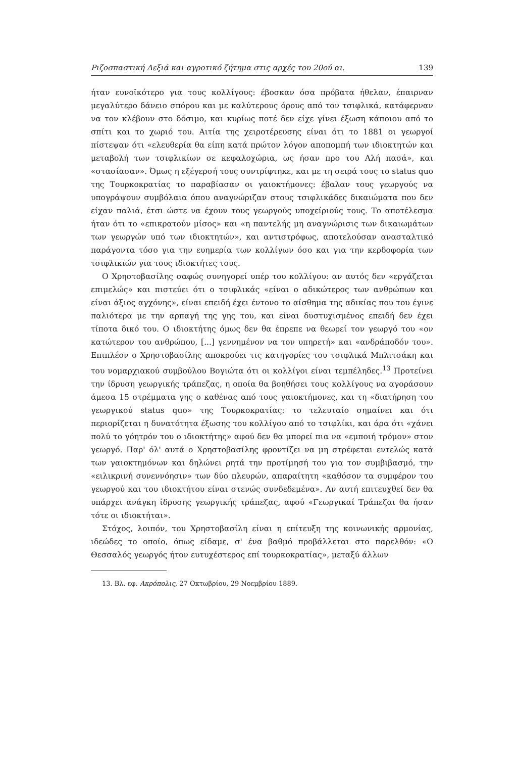Ριζοσπαστική Δεξιά και αγροτικό ζήτημα στις αρχές του 20ού αι. 139
ήταν ευνοϊκότερο για τους κολλίγους: έβοσκαν όσα πρόβατα ήθελαν, έπαιρναν μεγαλύτερο δάνειο σπόρου και με καλύτερους όρους από τον τσιφλικά, κατάφερναν να τον κλέβουν στο δόσιμο, και κυρίως ποτέ δεν είχε γίνει έξωση κάποιου από το σπίτι και το χωριό του. Αιτία της χειροτέρευσης είναι ότι το 1881 οι γεωργοί πίστεψαν ότι «ελευθερία θα είπη κατά πρώτον λόγον αποπομπή των ιδιοκτητών και μεταβολή των τσιφλικίων σε κεφαλοχώρια, ως ήσαν προ του Αλή πασά», και «στασίασαν». Όμως η εξέγερσή τους συντρίφτηκε, και με τη σειρά τους το status quo της Τουρκοκρατίας το παραβίασαν οι γαιοκτήμονες: έβαλαν τους γεωργούς να υπογράψουν συμβόλαια όπου αναγνώριζαν στους τσιφλικάδες δικαιώματα που δεν είχαν παλιά, έτσι ώστε να έχουν τους γεωργούς υποχείριούς τους. Το αποτέλεσμα ήταν ότι το «επικρατούν μίσος» και «η παντελής μη αναγνώρισις των δικαιωμάτων των γεωργών υπό των ιδιοκτητών», και αντιστρόφως, αποτελούσαν ανασταλτικό παράγοντα τόσο για την ευημερία των κολλίγων όσο και για την κερδοφορία των τσιφλικιών για τους ιδιοκτήτες τους.
Ο Χρηστοβασίλης σαφώς συνηγορεί υπέρ του κολλίγου: αν αυτός δεν «εργάζεται επιμελώς» και πιστεύει ότι ο τσιφλικάς «είναι ο αδικώτερος των ανθρώπων και είναι άξιος αγχόνης», είναι επειδή έχει έντονο το αίσθημα της αδικίας που του έγινε παλιότερα με την αρπαγή της γης του, και είναι δυστυχισμένος επειδή δεν έχει τίποτα δικό του. Ο ιδιοκτήτης όμως δεν θα έπρεπε να θεωρεί τον γεωργό του «ον κατώτερον του ανθρώπου, [...] γεννημένον να τον υπηρετή» και «ανδράποδόν του». Επιπλέον ο Χρηστοβασίλης αποκρούει τις κατηγορίες του τσιφλικά Μπλιτσάκη και του νομαρχιακού συμβούλου Βογιώτα ότι οι κολλίγοι είναι τεμπέληδες.<sup>13</sup> Προτείνει την ίδρυση γεωργικής τράπεζας, η οποία θα βοηθήσει τους κολλίγους να αγοράσουν άμεσα 15 στρέμματα γης ο καθένας από τους γαιοκτήμονες, και τη «διατήρηση του γεωργικού status quo» της Τουρκοκρατίας: το τελευταίο σημαίνει και ότι περιορίζεται η δυνατότητα έξωσης του κολλίγου από το τσιφλίκι, και άρα ότι «χάνει πολύ το γόητρόν του ο ιδιοκτήτης» αφού δεν θα μπορεί πια να «εμποιή τρόμον» στον γεωργό. Παρ' όλ' αυτά ο Χρηστοβασίλης φροντίζει να μη στρέφεται εντελώς κατά των γαιοκτημόνων και δηλώνει ρητά την προτίμησή του για τον συμβιβασμό, την «ειλικρινή συνεννόησιν» των δύο πλευρών, απαραίτητη «καθόσον τα συμφέρον του γεωργού και του ιδιοκτήτου είναι στενώς συνδεδεμένα». Αν αυτή επιτευχθεί δεν θα υπάρχει ανάγκη ίδρυσης γεωργικής τράπεζας, αφού «Γεωργικαί Τράπεζαι θα ήσαν τότε οι ιδιοκτήται».
Στόχος, λοιπόν, του Χρηστοβασίλη είναι η επίτευξη της κοινωνικής αρμονίας, ιδεώδες το οποίο, όπως είδαμε, σ' ένα βαθμό προβάλλεται στο παρελθόν: «Ο Θεσσαλός γεωργός ήτον ευτυχέστερος επί τουρκοκρατίας», μεταξύ άλλων
13. Βλ. εφ. Ακρόπολις, 27 Οκτωβρίου, 29 Νοεμβρίου 1889.